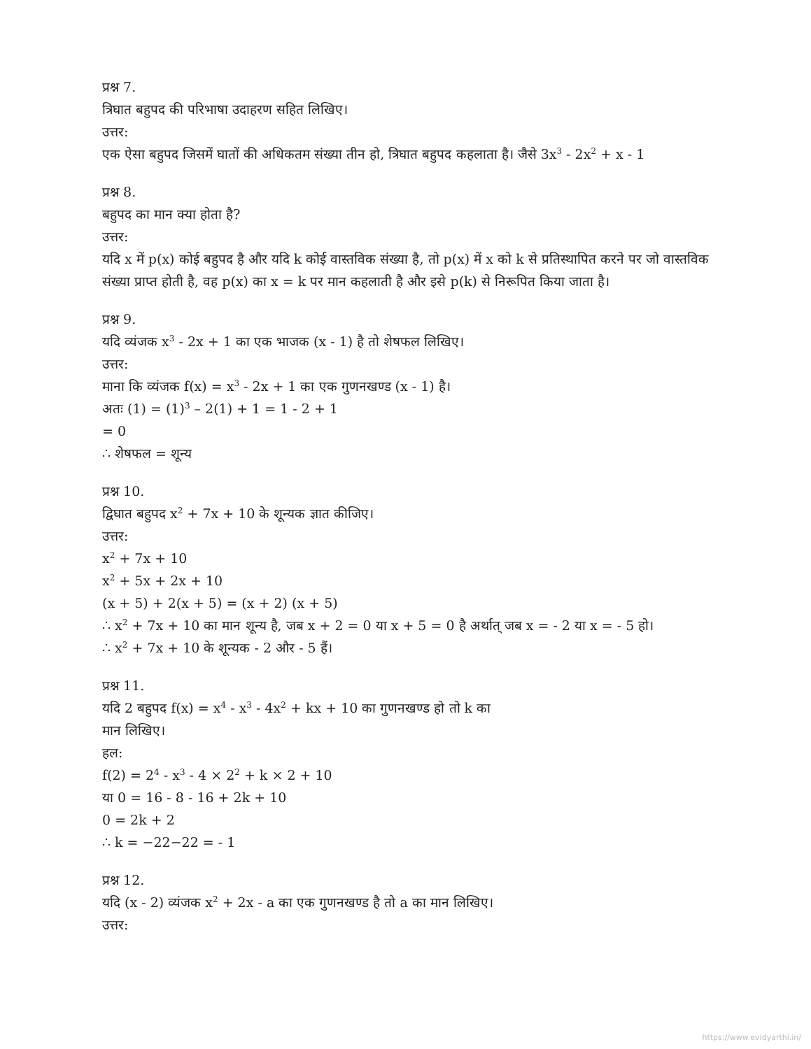प्रश्न 7.
त्रिघात बहुपद की परिभाषा उदाहरण सहित लिखिए।
उत्तर:
एक ऐसा बहुपद जिसमें घातों की अधिकतम संख्या तीन हो, त्रिघात बहुपद कहलाता है। जैसे 3x<sup>3</sup> - 2x<sup>2</sup> + x - 1
प्रश्न 8.
बहुपद का मान क्या होता है?
उत्तर:
यदि x में p(x) कोई बहुपद है और यदि k कोई वास्तविक संख्या है, तो p(x) में x को k से प्रतिस्थापित करने पर जो वास्तविक संख्या प्राप्त होती है, वह p(x) का x = k पर मान कहलाती है और इसे p(k) से निरूपित किया जाता है।
प्रश्न 9.
यदि व्यंजक x<sup>3</sup> - 2x + 1 का एक भाजक (x - 1) है तो शेषफल लिखिए।
उत्तर:
माना कि व्यंजक f(x) = x<sup>3</sup> - 2x + 1 का एक गुणनखण्ड (x - 1) है।
अतः (1) = (1)<sup>3</sup> – 2(1) + 1 = 1 - 2 + 1
= 0
∴ शेषफल = शून्य
प्रश्न 10.
द्विघात बहुपद x<sup>2</sup> + 7x + 10 के शून्यक ज्ञात कीजिए।
उत्तर:
x<sup>2</sup> + 7x + 10
x<sup>2</sup> + 5x + 2x + 10
(x + 5) + 2(x + 5) = (x + 2) (x + 5)
∴ x<sup>2</sup> + 7x + 10 का मान शून्य है, जब x + 2 = 0 या x + 5 = 0 है अर्थात् जब x = - 2 या x = - 5 हो।
∴ x<sup>2</sup> + 7x + 10 के शून्यक - 2 और - 5 हैं।
प्रश्न 11.
यदि 2 बहुपद f(x) = x<sup>4</sup> - x<sup>3</sup> - 4x<sup>2</sup> + kx + 10 का गुणनखण्ड हो तो k का
मान लिखिए।
हल:
f(2) = 2<sup>4</sup> - x<sup>3</sup> - 4 × 2<sup>2</sup> + k × 2 + 10
या 0 = 16 - 8 - 16 + 2k + 10
0 = 2k + 2
∴ k = −22−22 = - 1
प्रश्न 12.
यदि (x - 2) व्यंजक x<sup>2</sup> + 2x - a का एक गुणनखण्ड है तो a का मान लिखिए।
उत्तर:
https://www.evidyarthi.in/